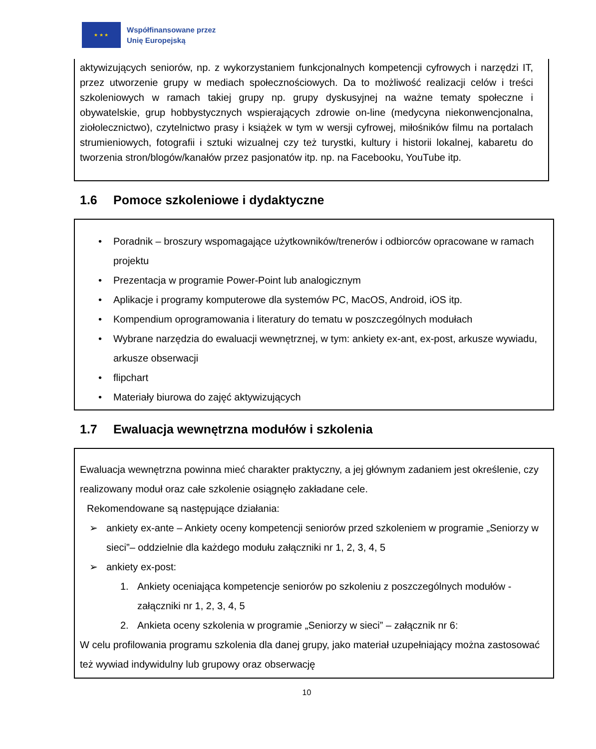★ ★ ★
Współfinansowane przez
Unię Europejską
aktywizujących seniorów, np. z wykorzystaniem funkcjonalnych kompetencji cyfrowych i narzędzi IT, przez utworzenie grupy w mediach społecznościowych. Da to możliwość realizacji celów i treści szkoleniowych w ramach takiej grupy np. grupy dyskusyjnej na ważne tematy społeczne i obywatelskie, grup hobbystycznych wspierających zdrowie on-line (medycyna niekonwencjonalna, ziołolecznictwo), czytelnictwo prasy i książek w tym w wersji cyfrowej, miłośników filmu na portalach strumieniowych, fotografii i sztuki wizualnej czy też turystki, kultury i historii lokalnej, kabaretu do tworzenia stron/blogów/kanałów przez pasjonatów itp. np. na Facebooku, YouTube itp.
1.6 Pomoce szkoleniowe i dydaktyczne
• Poradnik – broszury wspomagające użytkowników/trenerów i odbiorców opracowane w ramach projektu
• Prezentacja w programie Power-Point lub analogicznym
• Aplikacje i programy komputerowe dla systemów PC, MacOS, Android, iOS itp.
• Kompendium oprogramowania i literatury do tematu w poszczególnych modułach
• Wybrane narzędzia do ewaluacji wewnętrznej, w tym: ankiety ex-ant, ex-post, arkusze wywiadu, arkusze obserwacji
• flipchart
• Materiały biurowa do zajęć aktywizujących
1.7 Ewaluacja wewnętrzna modułów i szkolenia
Ewaluacja wewnętrzna powinna mieć charakter praktyczny, a jej głównym zadaniem jest określenie, czy realizowany moduł oraz całe szkolenie osiągnęło zakładane cele.
Rekomendowane są następujące działania:
➢ ankiety ex-ante – Ankiety oceny kompetencji seniorów przed szkoleniem w programie „Seniorzy w sieci”– oddzielnie dla każdego modułu załączniki nr 1, 2, 3, 4, 5
➢ ankiety ex-post:
1. Ankiety oceniająca kompetencje seniorów po szkoleniu z poszczególnych modułów - załączniki nr 1, 2, 3, 4, 5
2. Ankieta oceny szkolenia w programie „Seniorzy w sieci” – załącznik nr 6:
W celu profilowania programu szkolenia dla danej grupy, jako materiał uzupełniający można zastosować też wywiad indywidulny lub grupowy oraz obserwację
10